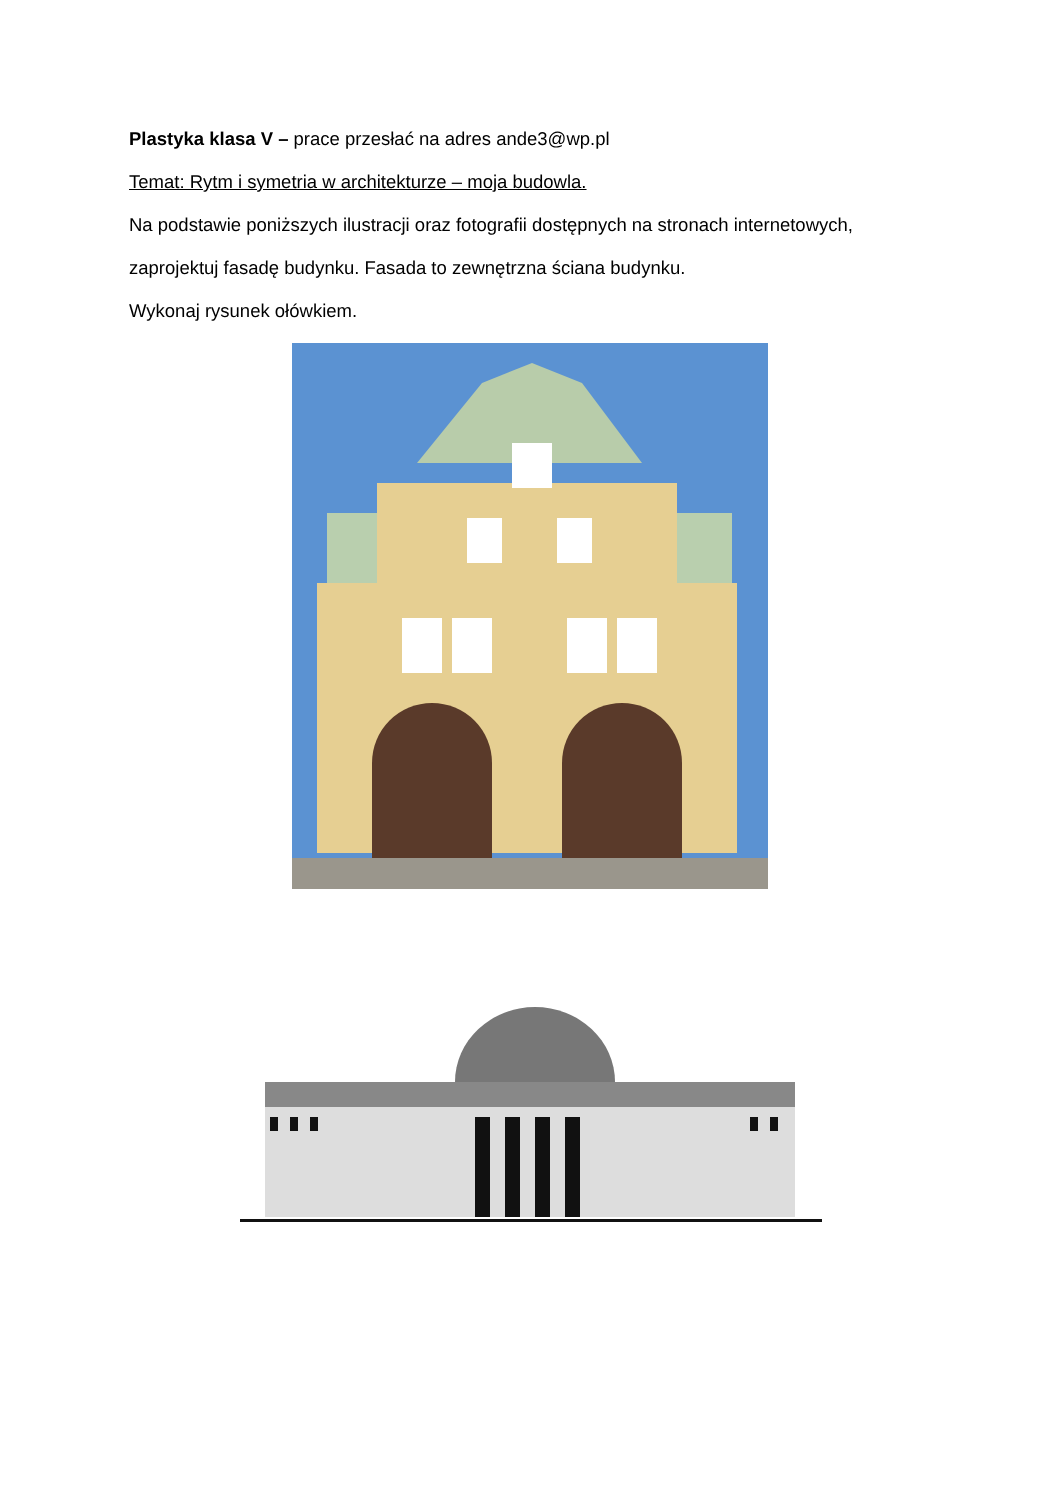Plastyka klasa V – prace przesłać na adres ande3@wp.pl
Temat: Rytm i symetria w architekturze – moja budowla.
Na podstawie poniższych ilustracji oraz fotografii dostępnych na stronach internetowych,
zaprojektuj fasadę budynku. Fasada to zewnętrzna ściana budynku.
Wykonaj rysunek ołówkiem.